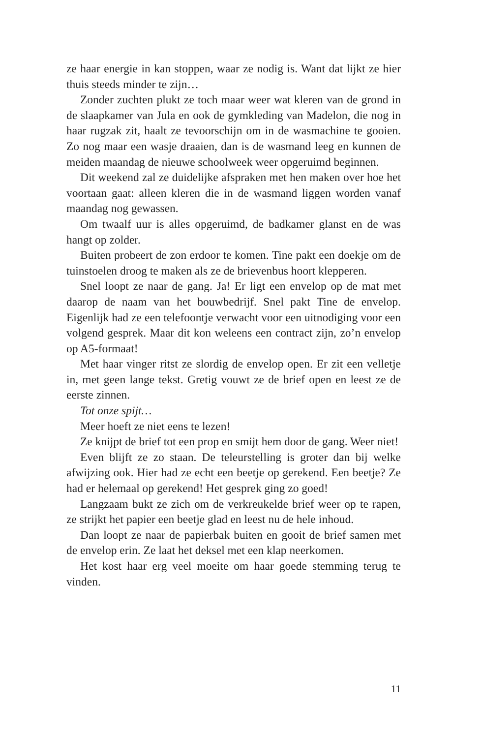ze haar energie in kan stoppen, waar ze nodig is. Want dat lijkt ze hier thuis steeds minder te zijn…
Zonder zuchten plukt ze toch maar weer wat kleren van de grond in de slaapkamer van Jula en ook de gymkleding van Madelon, die nog in haar rugzak zit, haalt ze tevoorschijn om in de wasmachine te gooien. Zo nog maar een wasje draaien, dan is de wasmand leeg en kunnen de meiden maandag de nieuwe schoolweek weer opgeruimd beginnen.
Dit weekend zal ze duidelijke afspraken met hen maken over hoe het voortaan gaat: alleen kleren die in de wasmand liggen worden vanaf maandag nog gewassen.
Om twaalf uur is alles opgeruimd, de badkamer glanst en de was hangt op zolder.
Buiten probeert de zon erdoor te komen. Tine pakt een doekje om de tuinstoelen droog te maken als ze de brievenbus hoort klepperen.
Snel loopt ze naar de gang. Ja! Er ligt een envelop op de mat met daarop de naam van het bouwbedrijf. Snel pakt Tine de envelop. Eigenlijk had ze een telefoontje verwacht voor een uitnodiging voor een volgend gesprek. Maar dit kon weleens een contract zijn, zo’n envelop op A5-formaat!
Met haar vinger ritst ze slordig de envelop open. Er zit een velletje in, met geen lange tekst. Gretig vouwt ze de brief open en leest ze de eerste zinnen.
Tot onze spijt…
Meer hoeft ze niet eens te lezen!
Ze knijpt de brief tot een prop en smijt hem door de gang. Weer niet!
Even blijft ze zo staan. De teleurstelling is groter dan bij welke afwijzing ook. Hier had ze echt een beetje op gerekend. Een beetje? Ze had er helemaal op gerekend! Het gesprek ging zo goed!
Langzaam bukt ze zich om de verkreukelde brief weer op te rapen, ze strijkt het papier een beetje glad en leest nu de hele inhoud.
Dan loopt ze naar de papierbak buiten en gooit de brief samen met de envelop erin. Ze laat het deksel met een klap neerkomen.
Het kost haar erg veel moeite om haar goede stemming terug te vinden.
11